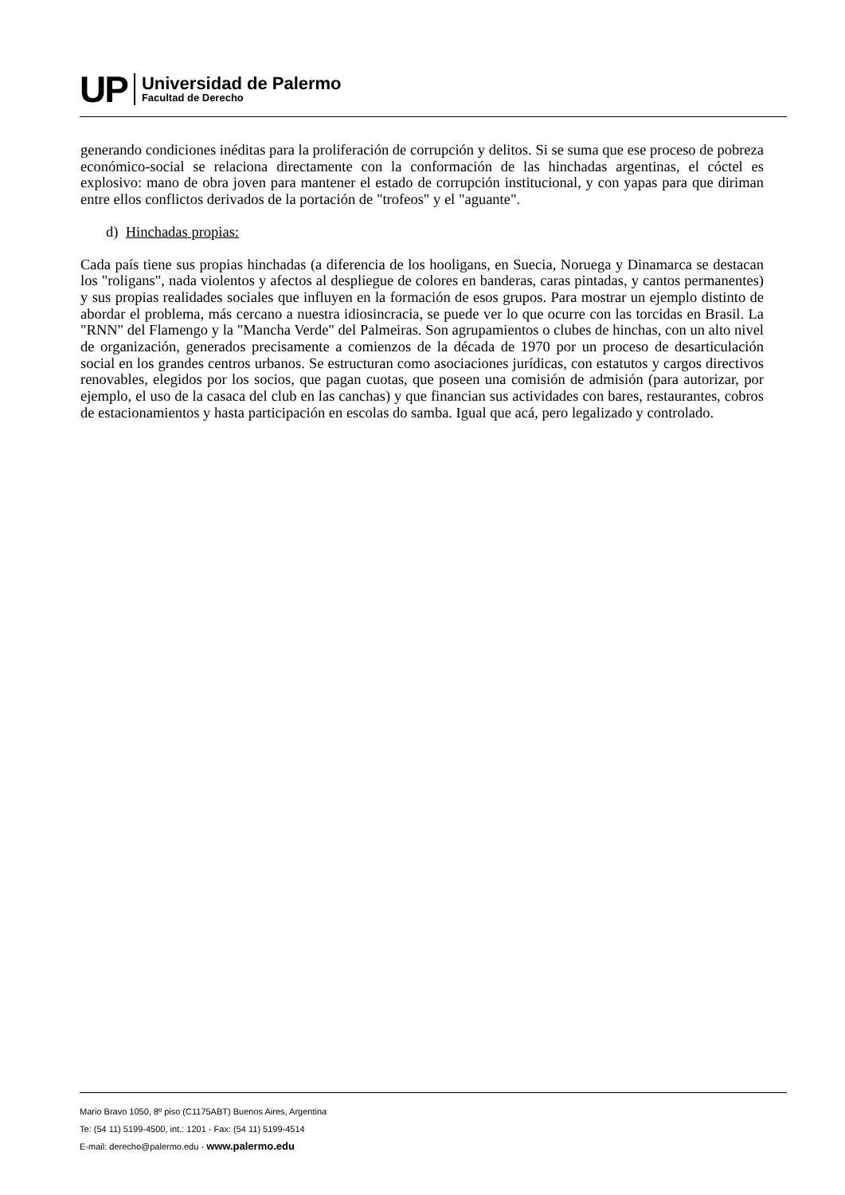UP
Universidad de Palermo
Facultad de Derecho
generando condiciones inéditas para la proliferación de corrupción y delitos. Si se suma que ese proceso de pobreza económico-social se relaciona directamente con la conformación de las hinchadas argentinas, el cóctel es explosivo: mano de obra joven para mantener el estado de corrupción institucional, y con yapas para que diriman entre ellos conflictos derivados de la portación de "trofeos" y el "aguante".
d) Hinchadas propias:
Cada país tiene sus propias hinchadas (a diferencia de los hooligans, en Suecia, Noruega y Dinamarca se destacan los "roligans", nada violentos y afectos al despliegue de colores en banderas, caras pintadas, y cantos permanentes) y sus propias realidades sociales que influyen en la formación de esos grupos. Para mostrar un ejemplo distinto de abordar el problema, más cercano a nuestra idiosincracia, se puede ver lo que ocurre con las torcidas en Brasil. La "RNN" del Flamengo y la "Mancha Verde" del Palmeiras. Son agrupamientos o clubes de hinchas, con un alto nivel de organización, generados precisamente a comienzos de la década de 1970 por un proceso de desarticulación social en los grandes centros urbanos. Se estructuran como asociaciones jurídicas, con estatutos y cargos directivos renovables, elegidos por los socios, que pagan cuotas, que poseen una comisión de admisión (para autorizar, por ejemplo, el uso de la casaca del club en las canchas) y que financian sus actividades con bares, restaurantes, cobros de estacionamientos y hasta participación en escolas do samba. Igual que acá, pero legalizado y controlado.
Mario Bravo 1050, 8º piso (C1175ABT) Buenos Aires, Argentina
Te: (54 11) 5199-4500, int.: 1201 - Fax: (54 11) 5199-4514
E-mail: derecho@palermo.edu - www.palermo.edu